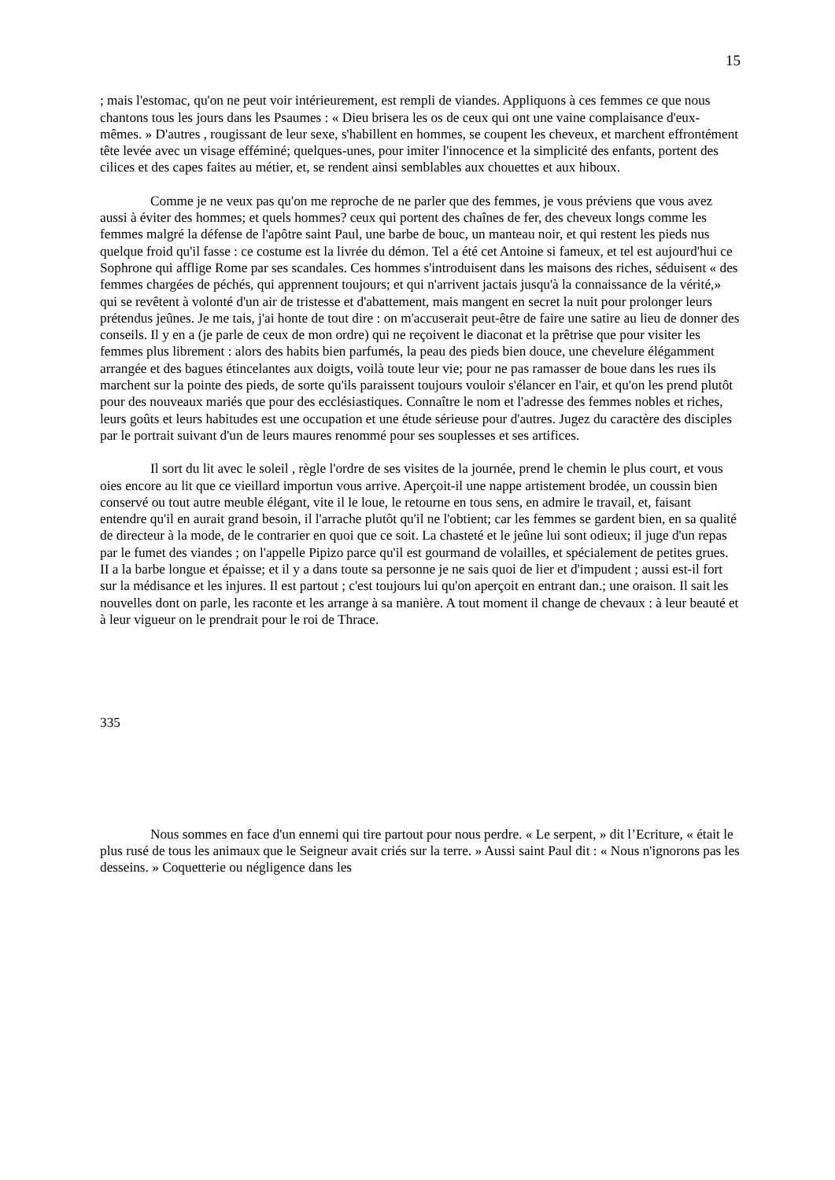15
; mais l'estomac, qu'on ne peut voir intérieurement, est rempli de viandes. Appliquons à ces femmes ce que nous chantons tous les jours dans les Psaumes : « Dieu brisera les os de ceux qui ont une vaine complaisance d'eux-mêmes. » D'autres , rougissant de leur sexe, s'habillent en hommes, se coupent les cheveux, et marchent effrontément tête levée avec un visage efféminé; quelques-unes, pour imiter l'innocence et la simplicité des enfants, portent des cilices et des capes faites au métier, et, se rendent ainsi semblables aux chouettes et aux hiboux.
Comme je ne veux pas qu'on me reproche de ne parler que des femmes, je vous préviens que vous avez aussi à éviter des hommes; et quels hommes? ceux qui portent des chaînes de fer, des cheveux longs comme les femmes malgré la défense de l'apôtre saint Paul, une barbe de bouc, un manteau noir, et qui restent les pieds nus quelque froid qu'il fasse : ce costume est la livrée du démon. Tel a été cet Antoine si fameux, et tel est aujourd'hui ce Sophrone qui afflige Rome par ses scandales. Ces hommes s'introduisent dans les maisons des riches, séduisent « des femmes chargées de péchés, qui apprennent toujours; et qui n'arrivent jactais jusqu'à la connaissance de la vérité,» qui se revêtent à volonté d'un air de tristesse et d'abattement, mais mangent en secret la nuit pour prolonger leurs prétendus jeûnes. Je me tais, j'ai honte de tout dire : on m'accuserait peut-être de faire une satire au lieu de donner des conseils. Il y en a (je parle de ceux de mon ordre) qui ne reçoivent le diaconat et la prêtrise que pour visiter les femmes plus librement : alors des habits bien parfumés, la peau des pieds bien douce, une chevelure élégamment arrangée et des bagues étincelantes aux doigts, voilà toute leur vie; pour ne pas ramasser de boue dans les rues ils marchent sur la pointe des pieds, de sorte qu'ils paraissent toujours vouloir s'élancer en l'air, et qu'on les prend plutôt pour des nouveaux mariés que pour des ecclésiastiques. Connaître le nom et l'adresse des femmes nobles et riches, leurs goûts et leurs habitudes est une occupation et une étude sérieuse pour d'autres. Jugez du caractère des disciples par le portrait suivant d'un de leurs maures renommé pour ses souplesses et ses artifices.
Il sort du lit avec le soleil , règle l'ordre de ses visites de la journée, prend le chemin le plus court, et vous oies encore au lit que ce vieillard importun vous arrive. Aperçoit-il une nappe artistement brodée, un coussin bien conservé ou tout autre meuble élégant, vite il le loue, le retourne en tous sens, en admire le travail, et, faisant entendre qu'il en aurait grand besoin, il l'arrache plutôt qu'il ne l'obtient; car les femmes se gardent bien, en sa qualité de directeur à la mode, de le contrarier en quoi que ce soit. La chasteté et le jeûne lui sont odieux; il juge d'un repas par le fumet des viandes ; on l'appelle Pipizo parce qu'il est gourmand de volailles, et spécialement de petites grues. II a la barbe longue et épaisse; et il y a dans toute sa personne je ne sais quoi de lier et d'impudent ; aussi est-il fort sur la médisance et les injures. Il est partout ; c'est toujours lui qu'on aperçoit en entrant dan.; une oraison. Il sait les nouvelles dont on parle, les raconte et les arrange à sa manière. A tout moment il change de chevaux : à leur beauté et à leur vigueur on le prendrait pour le roi de Thrace.
335
Nous sommes en face d'un ennemi qui tire partout pour nous perdre. « Le serpent, » dit l’Ecriture, « était le plus rusé de tous les animaux que le Seigneur avait criés sur la terre. » Aussi saint Paul dit : « Nous n'ignorons pas les desseins. » Coquetterie ou négligence dans les